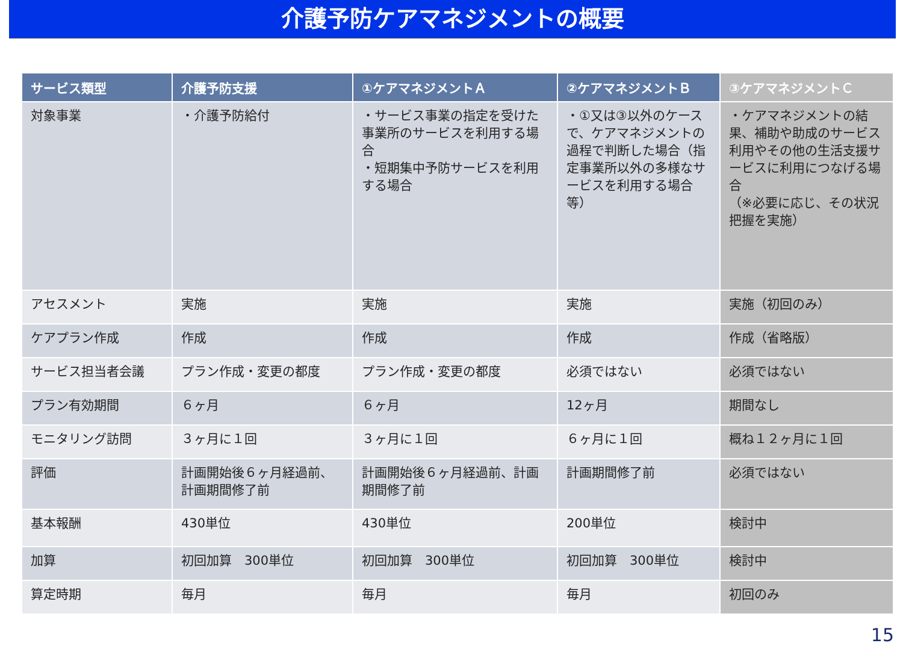介護予防ケアマネジメントの概要
| サービス類型 | 介護予防支援 | ①ケアマネジメントＡ | ②ケアマネジメントＢ | ③ケアマネジメントＣ |
| --- | --- | --- | --- | --- |
| 対象事業 | ・介護予防給付 | ・サービス事業の指定を受けた事業所のサービスを利用する場合 ・短期集中予防サービスを利用する場合 | ・①又は③以外のケースで、ケアマネジメントの過程で判断した場合（指定事業所以外の多様なサービスを利用する場合等） | ・ケアマネジメントの結果、補助や助成のサービス利用やその他の生活支援サービスに利用につなげる場合 （※必要に応じ、その状況把握を実施） |
| アセスメント | 実施 | 実施 | 実施 | 実施（初回のみ） |
| ケアプラン作成 | 作成 | 作成 | 作成 | 作成（省略版） |
| サービス担当者会議 | プラン作成・変更の都度 | プラン作成・変更の都度 | 必須ではない | 必須ではない |
| プラン有効期間 | ６ヶ月 | ６ヶ月 | 12ヶ月 | 期間なし |
| モニタリング訪問 | ３ヶ月に１回 | ３ヶ月に１回 | ６ヶ月に１回 | 概ね１２ヶ月に１回 |
| 評価 | 計画開始後６ヶ月経過前、計画期間修了前 | 計画開始後６ヶ月経過前、計画期間修了前 | 計画期間修了前 | 必須ではない |
| 基本報酬 | 430単位 | 430単位 | 200単位 | 検討中 |
| 加算 | 初回加算 300単位 | 初回加算 300単位 | 初回加算 300単位 | 検討中 |
| 算定時期 | 毎月 | 毎月 | 毎月 | 初回のみ |
15